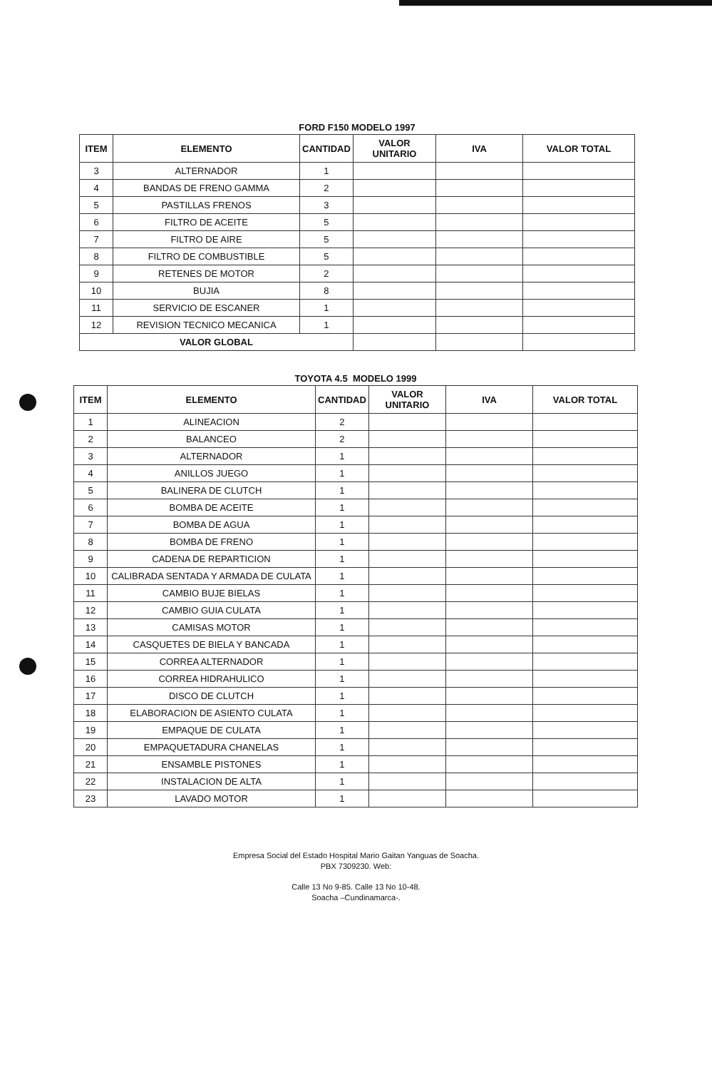| FORD F150 MODELO 1997 | | | | | |
| ITEM | ELEMENTO | CANTIDAD | VALOR UNITARIO | IVA | VALOR TOTAL |
| 3 | ALTERNADOR | 1 | | | |
| 4 | BANDAS DE FRENO GAMMA | 2 | | | |
| 5 | PASTILLAS FRENOS | 3 | | | |
| 6 | FILTRO DE ACEITE | 5 | | | |
| 7 | FILTRO DE AIRE | 5 | | | |
| 8 | FILTRO DE COMBUSTIBLE | 5 | | | |
| 9 | RETENES DE MOTOR | 2 | | | |
| 10 | BUJIA | 8 | | | |
| 11 | SERVICIO DE ESCANER | 1 | | | |
| 12 | REVISION TECNICO MECANICA | 1 | | | |
| VALOR GLOBAL | | | | | |
| TOYOTA 4.5 MODELO 1999 | | | | | |
| ITEM | ELEMENTO | CANTIDAD | VALOR UNITARIO | IVA | VALOR TOTAL |
| 1 | ALINEACION | 2 | | | |
| 2 | BALANCEO | 2 | | | |
| 3 | ALTERNADOR | 1 | | | |
| 4 | ANILLOS JUEGO | 1 | | | |
| 5 | BALINERA DE CLUTCH | 1 | | | |
| 6 | BOMBA DE ACEITE | 1 | | | |
| 7 | BOMBA DE AGUA | 1 | | | |
| 8 | BOMBA DE FRENO | 1 | | | |
| 9 | CADENA DE REPARTICION | 1 | | | |
| 10 | CALIBRADA SENTADA Y ARMADA DE CULATA | 1 | | | |
| 11 | CAMBIO BUJE BIELAS | 1 | | | |
| 12 | CAMBIO GUIA CULATA | 1 | | | |
| 13 | CAMISAS MOTOR | 1 | | | |
| 14 | CASQUETES DE BIELA Y BANCADA | 1 | | | |
| 15 | CORREA ALTERNADOR | 1 | | | |
| 16 | CORREA HIDRAHULICO | 1 | | | |
| 17 | DISCO DE CLUTCH | 1 | | | |
| 18 | ELABORACION DE ASIENTO CULATA | 1 | | | |
| 19 | EMPAQUE DE CULATA | 1 | | | |
| 20 | EMPAQUETADURA CHANELAS | 1 | | | |
| 21 | ENSAMBLE PISTONES | 1 | | | |
| 22 | INSTALACION DE ALTA | 1 | | | |
| 23 | LAVADO MOTOR | 1 | | | |
Empresa Social del Estado Hospital Mario Gaitan Yanguas de Soacha.
PBX 7309230. Web:
Calle 13 No 9-85. Calle 13 No 10-48.
Soacha –Cundinamarca-.